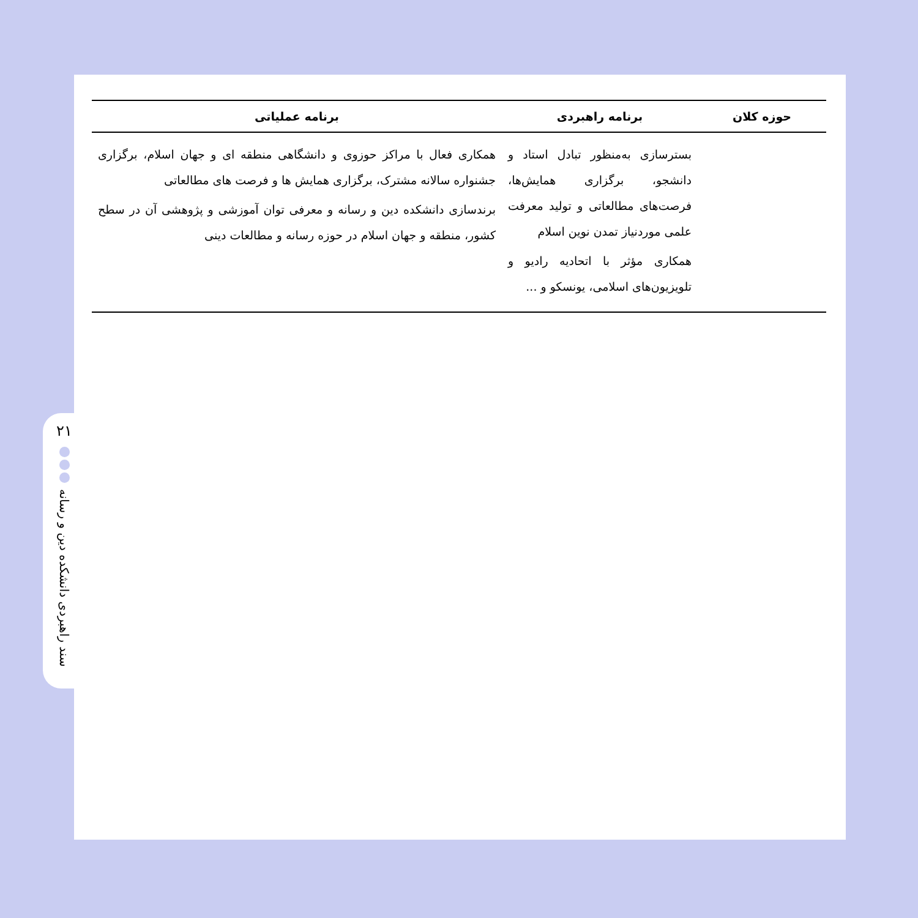۲۱
سند راهبردی دانشکده دین و رسانه
| حوزه کلان | برنامه راهبردی | برنامه عملیاتی |
| --- | --- | --- |
| | بسترسازی به‌منظور تبادل استاد و دانشجو، برگزاری همایش‌ها، فرصت‌های مطالعاتی و تولید معرفت علمی موردنیاز تمدن نوین اسلام همکاری مؤثر با اتحادیه رادیو و تلویزیون‌های اسلامی، یونسکو و ... | همکاری فعال با مراکز حوزوی و دانشگاهی منطقه ای و جهان اسلام، برگزاری جشنواره سالانه مشترک، برگزاری همایش ها و فرصت های مطالعاتی برندسازی دانشکده دین و رسانه و معرفی توان آموزشی و پژوهشی آن در سطح کشور، منطقه و جهان اسلام در حوزه رسانه و مطالعات دینی |